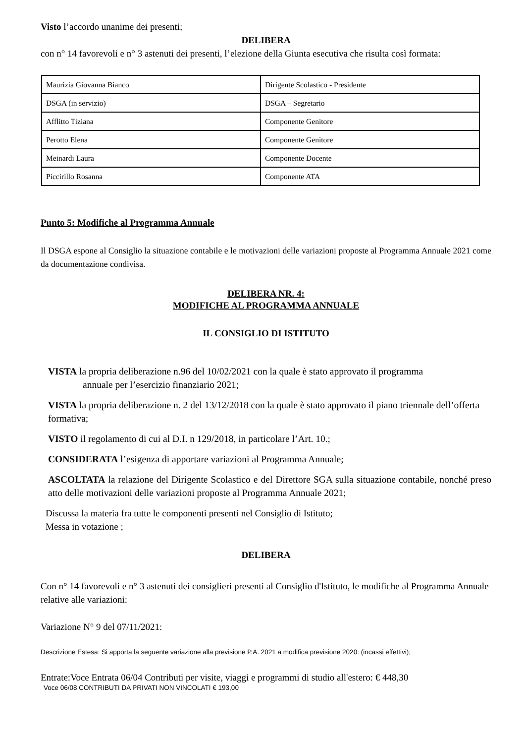Visto l’accordo unanime dei presenti;
DELIBERA
con n° 14 favorevoli e n° 3 astenuti dei presenti, l’elezione della Giunta esecutiva che risulta così formata:
| Maurizia Giovanna Bianco | Dirigente Scolastico - Presidente |
| DSGA (in servizio) | DSGA – Segretario |
| Afflitto Tiziana | Componente Genitore |
| Perotto Elena | Componente Genitore |
| Meinardi Laura | Componente Docente |
| Piccirillo Rosanna | Componente ATA |
Punto 5: Modifiche al Programma Annuale
Il DSGA espone al Consiglio la situazione contabile e le motivazioni delle variazioni proposte al Programma Annuale 2021 come da documentazione condivisa.
DELIBERA NR. 4:
MODIFICHE AL PROGRAMMA ANNUALE
IL CONSIGLIO DI ISTITUTO
VISTA la propria deliberazione n.96 del 10/02/2021 con la quale è stato approvato il programma
annuale per l’esercizio finanziario 2021;
VISTA la propria deliberazione n. 2 del 13/12/2018 con la quale è stato approvato il piano triennale dell’offerta formativa;
VISTO il regolamento di cui al D.I. n 129/2018, in particolare l’Art. 10.;
CONSIDERATA l’esigenza di apportare variazioni al Programma Annuale;
ASCOLTATA la relazione del Dirigente Scolastico e del Direttore SGA sulla situazione contabile, nonché preso atto delle motivazioni delle variazioni proposte al Programma Annuale 2021;
Discussa la materia fra tutte le componenti presenti nel Consiglio di Istituto;
Messa in votazione ;
DELIBERA
Con n° 14 favorevoli e n° 3 astenuti dei consiglieri presenti al Consiglio d'Istituto, le modifiche al Programma Annuale relative alle variazioni:
Variazione N° 9 del 07/11/2021:
Descrizione Estesa: Si apporta la seguente variazione alla previsione P.A. 2021 a modifica previsione 2020: (incassi effettivi);
Entrate:Voce Entrata 06/04 Contributi per visite, viaggi e programmi di studio all'estero: € 448,30
Voce 06/08 CONTRIBUTI DA PRIVATI NON VINCOLATI € 193,00